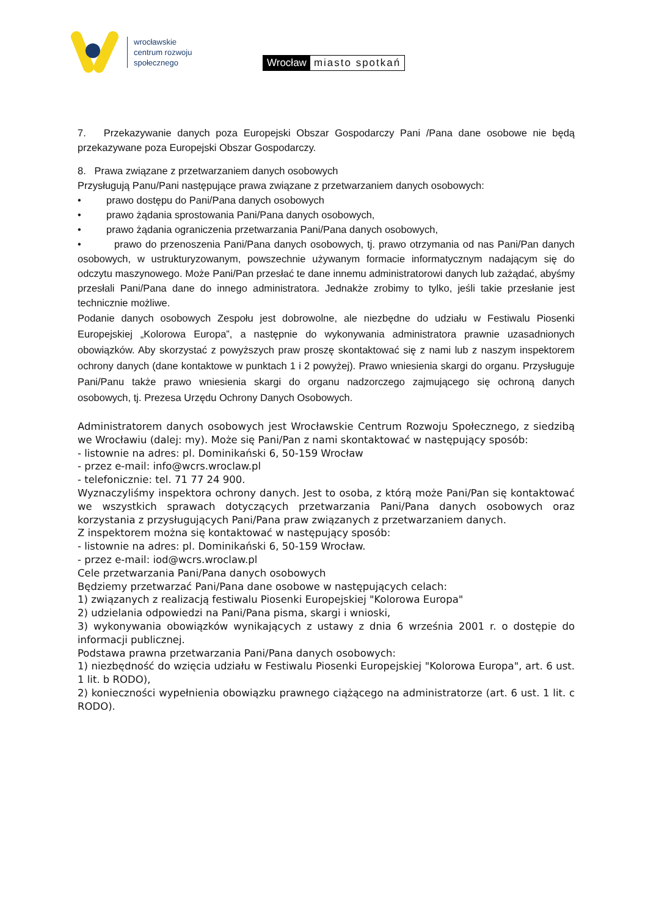wrocławskie
centrum rozwoju
społecznego
Wrocław miasto spotkań
7. Przekazywanie danych poza Europejski Obszar Gospodarczy Pani /Pana dane osobowe nie będą przekazywane poza Europejski Obszar Gospodarczy.
8. Prawa związane z przetwarzaniem danych osobowych
Przysługują Panu/Pani następujące prawa związane z przetwarzaniem danych osobowych:
• prawo dostępu do Pani/Pana danych osobowych
• prawo żądania sprostowania Pani/Pana danych osobowych,
• prawo żądania ograniczenia przetwarzania Pani/Pana danych osobowych,
• prawo do przenoszenia Pani/Pana danych osobowych, tj. prawo otrzymania od nas Pani/Pan danych osobowych, w ustrukturyzowanym, powszechnie używanym formacie informatycznym nadającym się do odczytu maszynowego. Może Pani/Pan przesłać te dane innemu administratorowi danych lub zażądać, abyśmy przesłali Pani/Pana dane do innego administratora. Jednakże zrobimy to tylko, jeśli takie przesłanie jest technicznie możliwe.
Podanie danych osobowych Zespołu jest dobrowolne, ale niezbędne do udziału w Festiwalu Piosenki Europejskiej „Kolorowa Europa”, a następnie do wykonywania administratora prawnie uzasadnionych obowiązków. Aby skorzystać z powyższych praw proszę skontaktować się z nami lub z naszym inspektorem ochrony danych (dane kontaktowe w punktach 1 i 2 powyżej). Prawo wniesienia skargi do organu. Przysługuje Pani/Panu także prawo wniesienia skargi do organu nadzorczego zajmującego się ochroną danych osobowych, tj. Prezesa Urzędu Ochrony Danych Osobowych.
Administratorem danych osobowych jest Wrocławskie Centrum Rozwoju Społecznego, z siedzibą we Wrocławiu (dalej: my). Może się Pani/Pan z nami skontaktować w następujący sposób:
- listownie na adres: pl. Dominikański 6, 50-159 Wrocław
- przez e-mail: info@wcrs.wroclaw.pl
- telefonicznie: tel. 71 77 24 900.
Wyznaczyliśmy inspektora ochrony danych. Jest to osoba, z którą może Pani/Pan się kontaktować we wszystkich sprawach dotyczących przetwarzania Pani/Pana danych osobowych oraz korzystania z przysługujących Pani/Pana praw związanych z przetwarzaniem danych.
Z inspektorem można się kontaktować w następujący sposób:
- listownie na adres: pl. Dominikański 6, 50-159 Wrocław.
- przez e-mail: iod@wcrs.wroclaw.pl
Cele przetwarzania Pani/Pana danych osobowych
Będziemy przetwarzać Pani/Pana dane osobowe w następujących celach:
1) związanych z realizacją festiwalu Piosenki Europejskiej "Kolorowa Europa"
2) udzielania odpowiedzi na Pani/Pana pisma, skargi i wnioski,
3) wykonywania obowiązków wynikających z ustawy z dnia 6 września 2001 r. o dostępie do informacji publicznej.
Podstawa prawna przetwarzania Pani/Pana danych osobowych:
1) niezbędność do wzięcia udziału w Festiwalu Piosenki Europejskiej "Kolorowa Europa", art. 6 ust. 1 lit. b RODO),
2) konieczności wypełnienia obowiązku prawnego ciążącego na administratorze (art. 6 ust. 1 lit. c RODO).